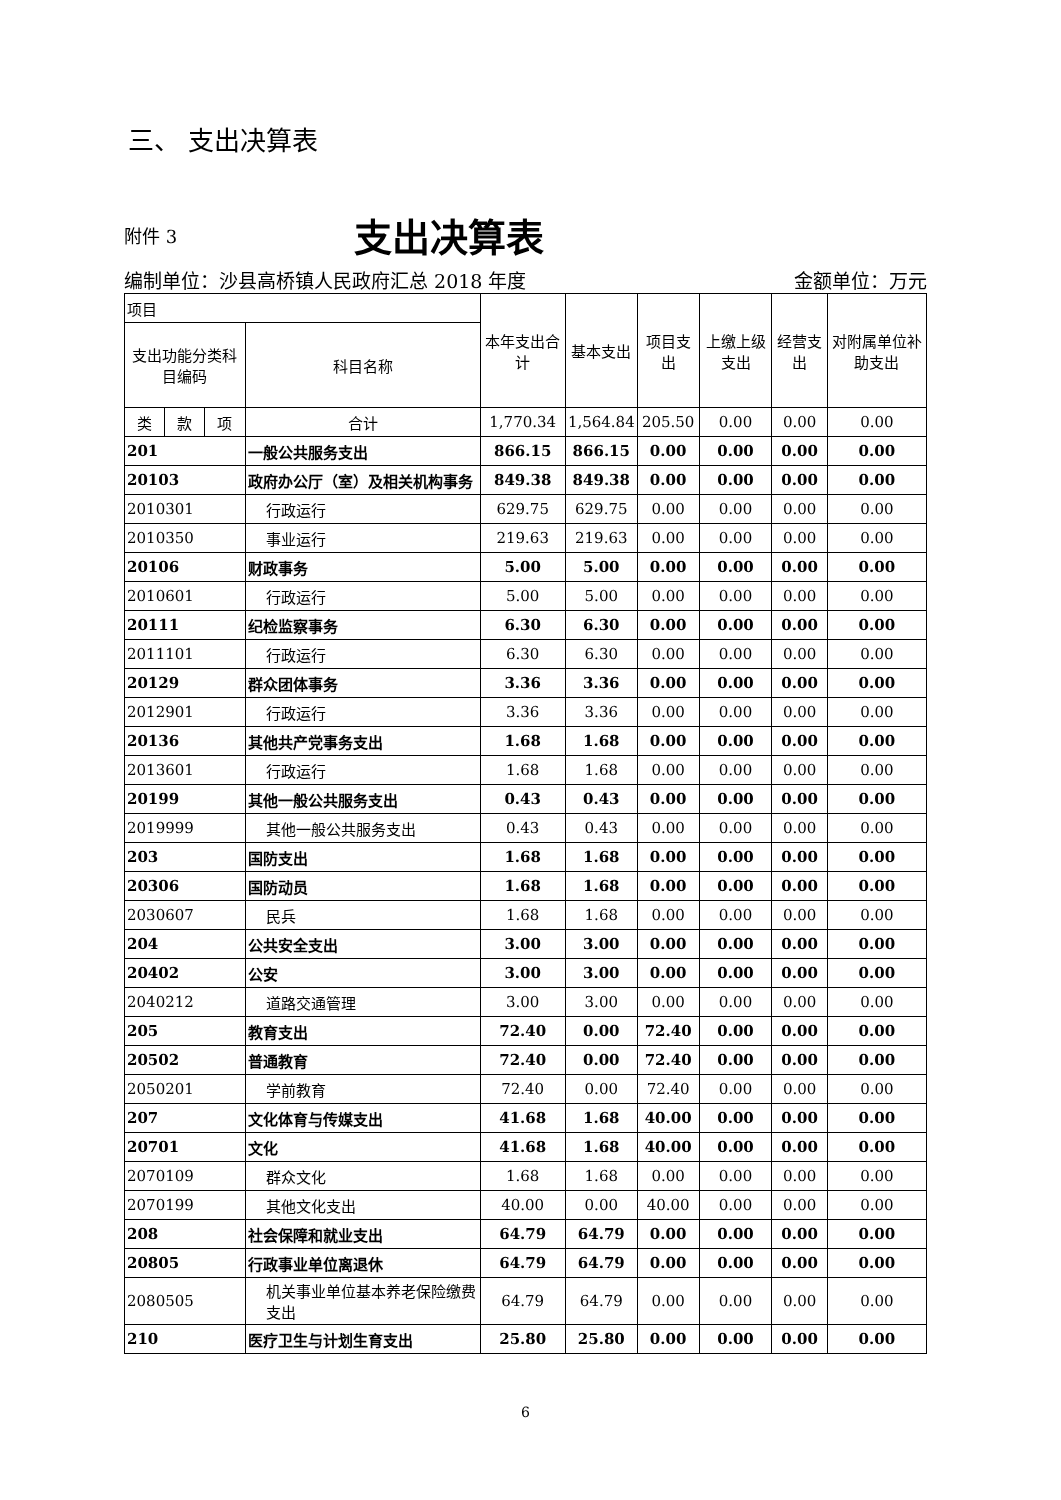三、 支出决算表
附件 3
支出决算表
编制单位：沙县高桥镇人民政府汇总 2018 年度 金额单位：万元
| 项目 | | | | 本年支出合计 | 基本支出 | 项目支出 | 上缴上级支出 | 经营支出 | 对附属单位补助支出 |
| --- | --- | --- | --- | --- | --- | --- | --- | --- | --- |
| 支出功能分类科目编码 | | | 科目名称 | | | | | | |
| 类 | 款 | 项 | 合计 | 1,770.34 | 1,564.84 | 205.50 | 0.00 | 0.00 | 0.00 |
| 201 | | | 一般公共服务支出 | 866.15 | 866.15 | 0.00 | 0.00 | 0.00 | 0.00 |
| 20103 | | | 政府办公厅（室）及相关机构事务 | 849.38 | 849.38 | 0.00 | 0.00 | 0.00 | 0.00 |
| 2010301 | | | 行政运行 | 629.75 | 629.75 | 0.00 | 0.00 | 0.00 | 0.00 |
| 2010350 | | | 事业运行 | 219.63 | 219.63 | 0.00 | 0.00 | 0.00 | 0.00 |
| 20106 | | | 财政事务 | 5.00 | 5.00 | 0.00 | 0.00 | 0.00 | 0.00 |
| 2010601 | | | 行政运行 | 5.00 | 5.00 | 0.00 | 0.00 | 0.00 | 0.00 |
| 20111 | | | 纪检监察事务 | 6.30 | 6.30 | 0.00 | 0.00 | 0.00 | 0.00 |
| 2011101 | | | 行政运行 | 6.30 | 6.30 | 0.00 | 0.00 | 0.00 | 0.00 |
| 20129 | | | 群众团体事务 | 3.36 | 3.36 | 0.00 | 0.00 | 0.00 | 0.00 |
| 2012901 | | | 行政运行 | 3.36 | 3.36 | 0.00 | 0.00 | 0.00 | 0.00 |
| 20136 | | | 其他共产党事务支出 | 1.68 | 1.68 | 0.00 | 0.00 | 0.00 | 0.00 |
| 2013601 | | | 行政运行 | 1.68 | 1.68 | 0.00 | 0.00 | 0.00 | 0.00 |
| 20199 | | | 其他一般公共服务支出 | 0.43 | 0.43 | 0.00 | 0.00 | 0.00 | 0.00 |
| 2019999 | | | 其他一般公共服务支出 | 0.43 | 0.43 | 0.00 | 0.00 | 0.00 | 0.00 |
| 203 | | | 国防支出 | 1.68 | 1.68 | 0.00 | 0.00 | 0.00 | 0.00 |
| 20306 | | | 国防动员 | 1.68 | 1.68 | 0.00 | 0.00 | 0.00 | 0.00 |
| 2030607 | | | 民兵 | 1.68 | 1.68 | 0.00 | 0.00 | 0.00 | 0.00 |
| 204 | | | 公共安全支出 | 3.00 | 3.00 | 0.00 | 0.00 | 0.00 | 0.00 |
| 20402 | | | 公安 | 3.00 | 3.00 | 0.00 | 0.00 | 0.00 | 0.00 |
| 2040212 | | | 道路交通管理 | 3.00 | 3.00 | 0.00 | 0.00 | 0.00 | 0.00 |
| 205 | | | 教育支出 | 72.40 | 0.00 | 72.40 | 0.00 | 0.00 | 0.00 |
| 20502 | | | 普通教育 | 72.40 | 0.00 | 72.40 | 0.00 | 0.00 | 0.00 |
| 2050201 | | | 学前教育 | 72.40 | 0.00 | 72.40 | 0.00 | 0.00 | 0.00 |
| 207 | | | 文化体育与传媒支出 | 41.68 | 1.68 | 40.00 | 0.00 | 0.00 | 0.00 |
| 20701 | | | 文化 | 41.68 | 1.68 | 40.00 | 0.00 | 0.00 | 0.00 |
| 2070109 | | | 群众文化 | 1.68 | 1.68 | 0.00 | 0.00 | 0.00 | 0.00 |
| 2070199 | | | 其他文化支出 | 40.00 | 0.00 | 40.00 | 0.00 | 0.00 | 0.00 |
| 208 | | | 社会保障和就业支出 | 64.79 | 64.79 | 0.00 | 0.00 | 0.00 | 0.00 |
| 20805 | | | 行政事业单位离退休 | 64.79 | 64.79 | 0.00 | 0.00 | 0.00 | 0.00 |
| 2080505 | | | 机关事业单位基本养老保险缴费支出 | 64.79 | 64.79 | 0.00 | 0.00 | 0.00 | 0.00 |
| 210 | | | 医疗卫生与计划生育支出 | 25.80 | 25.80 | 0.00 | 0.00 | 0.00 | 0.00 |
6